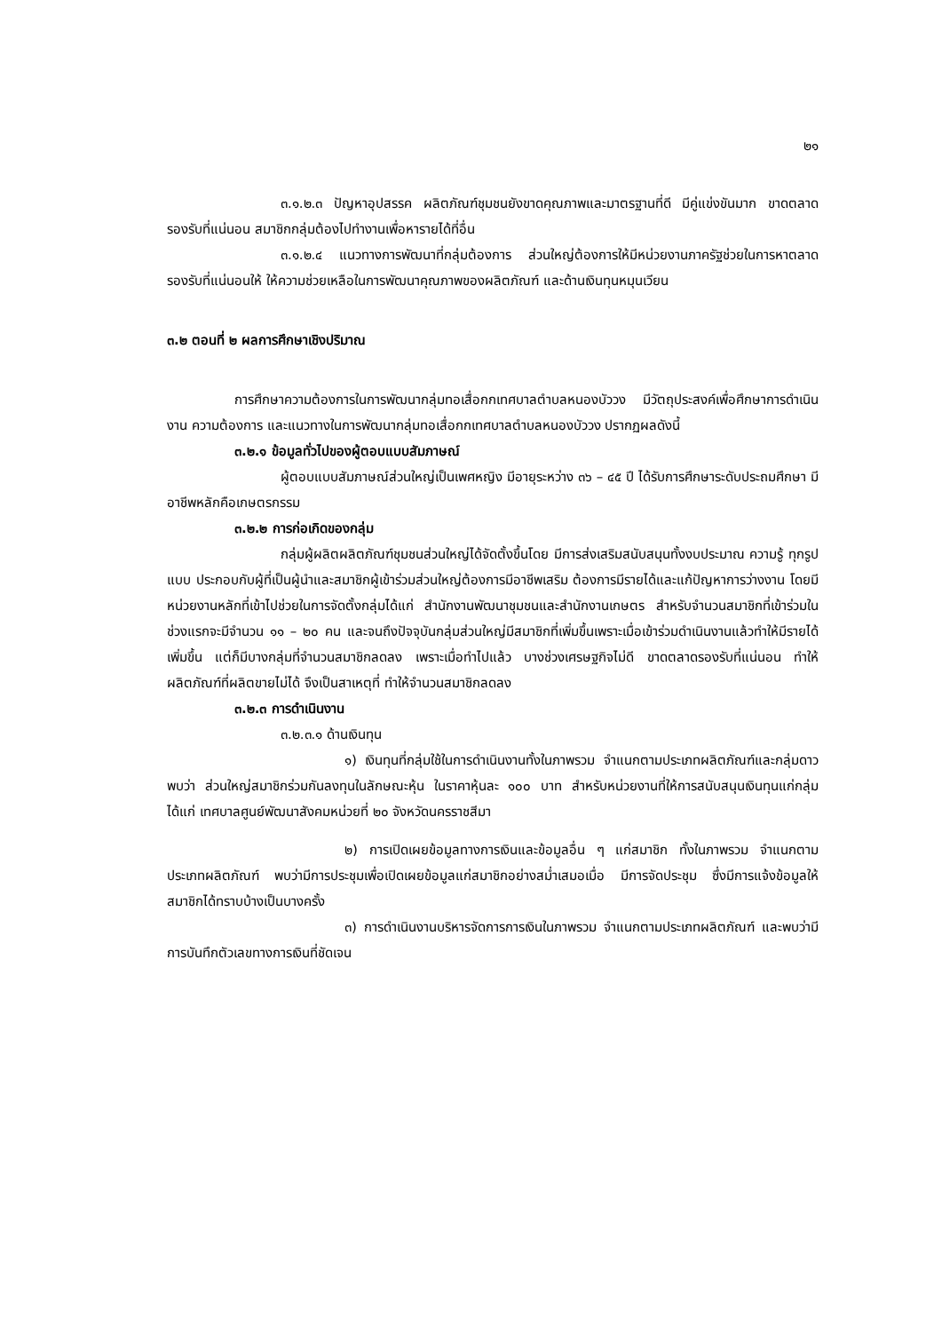๒๑
๓.๑.๒.๓ ปัญหาอุปสรรค ผลิตภัณฑ์ชุมชนยังขาดคุณภาพและมาตรฐานที่ดี มีคู่แข่งขันมาก ขาดตลาดรองรับที่แน่นอน สมาชิกกลุ่มต้องไปทำงานเพื่อหารายได้ที่อื่น
๓.๑.๒.๔ แนวทางการพัฒนาที่กลุ่มต้องการ ส่วนใหญ่ต้องการให้มีหน่วยงานภาครัฐช่วยในการหาตลาดรองรับที่แน่นอนให้ ให้ความช่วยเหลือในการพัฒนาคุณภาพของผลิตภัณฑ์ และด้านเงินทุนหมุนเวียน
๓.๒ ตอนที่ ๒ ผลการศึกษาเชิงปริมาณ
การศึกษาความต้องการในการพัฒนากลุ่มทอเสื่อกกเทศบาลตำบลหนองบัววง มีวัตถุประสงค์เพื่อศึกษาการดำเนินงาน ความต้องการ และแนวทางในการพัฒนากลุ่มทอเสื่อกกเทศบาลตำบลหนองบัววง ปรากฏผลดังนี้
๓.๒.๑ ข้อมูลทั่วไปของผู้ตอบแบบสัมภาษณ์
ผู้ตอบแบบสัมภาษณ์ส่วนใหญ่เป็นเพศหญิง มีอายุระหว่าง ๓๖ – ๔๕ ปี ได้รับการศึกษาระดับประถมศึกษา มีอาชีพหลักคือเกษตรกรรม
๓.๒.๒ การก่อเกิดของกลุ่ม
กลุ่มผู้ผลิตผลิตภัณฑ์ชุมชนส่วนใหญ่ได้จัดตั้งขึ้นโดย มีการส่งเสริมสนับสนุนทั้งงบประมาณ ความรู้ ทุกรูปแบบ ประกอบกับผู้ที่เป็นผู้นำและสมาชิกผู้เข้าร่วมส่วนใหญ่ต้องการมีอาชีพเสริม ต้องการมีรายได้และแก้ปัญหาการว่างงาน โดยมีหน่วยงานหลักที่เข้าไปช่วยในการจัดตั้งกลุ่มได้แก่ สำนักงานพัฒนาชุมชนและสำนักงานเกษตร สำหรับจำนวนสมาชิกที่เข้าร่วมในช่วงแรกจะมีจำนวน ๑๑ – ๒๐ คน และจนถึงปัจจุบันกลุ่มส่วนใหญ่มีสมาชิกที่เพิ่มขึ้นเพราะเมื่อเข้าร่วมดำเนินงานแล้วทำให้มีรายได้เพิ่มขึ้น แต่ก็มีบางกลุ่มที่จำนวนสมาชิกลดลง เพราะเมื่อทำไปแล้ว บางช่วงเศรษฐกิจไม่ดี ขาดตลาดรองรับที่แน่นอน ทำให้ผลิตภัณฑ์ที่ผลิตขายไม่ได้ จึงเป็นสาเหตุที่ ทำให้จำนวนสมาชิกลดลง
๓.๒.๓ การดำเนินงาน
๓.๒.๓.๑ ด้านเงินทุน
๑) เงินทุนที่กลุ่มใช้ในการดำเนินงานทั้งในภาพรวม จำแนกตามประเภทผลิตภัณฑ์และกลุ่มดาวพบว่า ส่วนใหญ่สมาชิกร่วมกันลงทุนในลักษณะหุ้น ในราคาหุ้นละ ๑๐๐ บาท สำหรับหน่วยงานที่ให้การสนับสนุนเงินทุนแก่กลุ่ม ได้แก่ เทศบาลศูนย์พัฒนาสังคมหน่วยที่ ๒๐ จังหวัดนครราชสีมา
๒) การเปิดเผยข้อมูลทางการเงินและข้อมูลอื่น ๆ แก่สมาชิก ทั้งในภาพรวม จำแนกตามประเภทผลิตภัณฑ์ พบว่ามีการประชุมเพื่อเปิดเผยข้อมูลแก่สมาชิกอย่างสม่ำเสมอเมื่อ มีการจัดประชุม ซึ่งมีการแจ้งข้อมูลให้สมาชิกได้ทราบบ้างเป็นบางครั้ง
๓) การดำเนินงานบริหารจัดการการเงินในภาพรวม จำแนกตามประเภทผลิตภัณฑ์ และพบว่ามีการบันทึกตัวเลขทางการเงินที่ชัดเจน